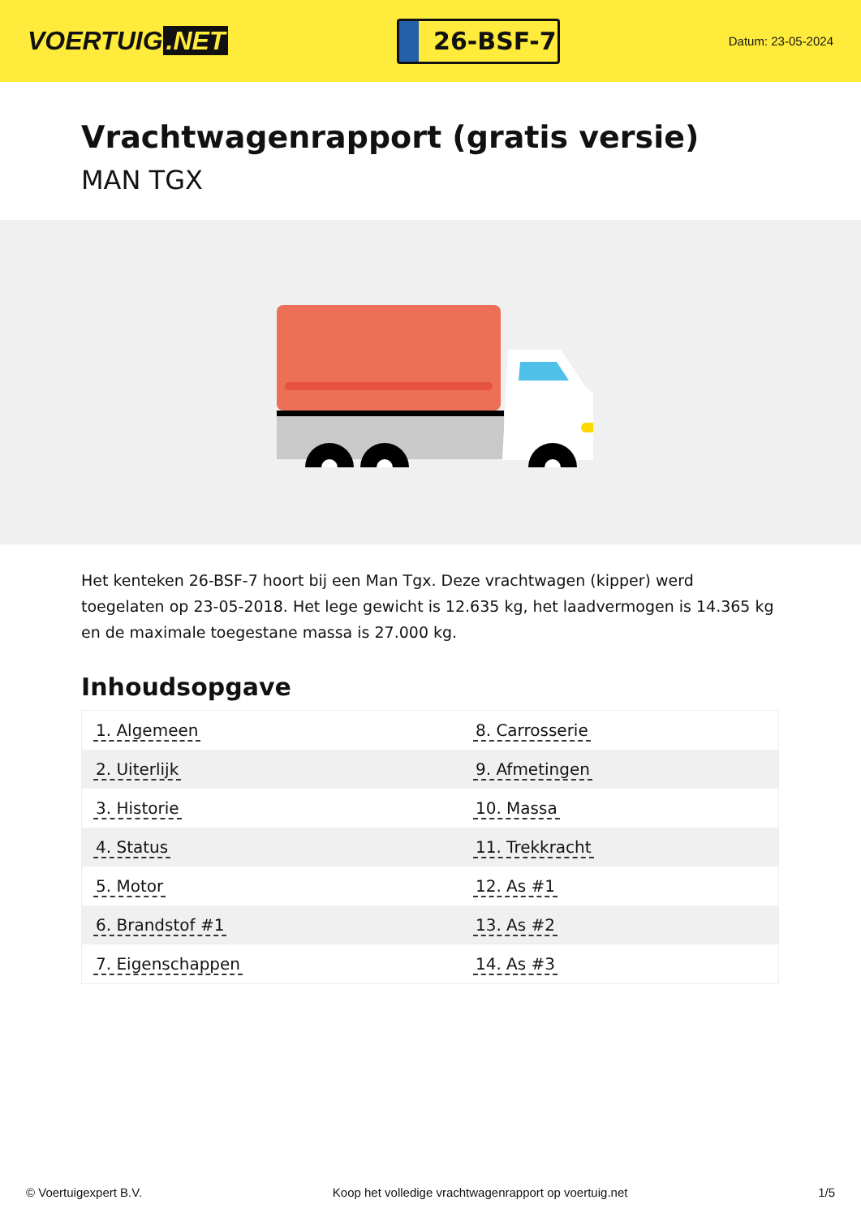VOERTUIG.NET
26-BSF-7
Datum: 23-05-2024
Vrachtwagenrapport (gratis versie)
MAN TGX
Het kenteken 26-BSF-7 hoort bij een Man Tgx. Deze vrachtwagen (kipper) werd toegelaten op 23-05-2018. Het lege gewicht is 12.635 kg, het laadvermogen is 14.365 kg en de maximale toegestane massa is 27.000 kg.
Inhoudsopgave
| 1. Algemeen | 8. Carrosserie |
| 2. Uiterlijk | 9. Afmetingen |
| 3. Historie | 10. Massa |
| 4. Status | 11. Trekkracht |
| 5. Motor | 12. As #1 |
| 6. Brandstof #1 | 13. As #2 |
| 7. Eigenschappen | 14. As #3 |
© Voertuigexpert B.V. Koop het volledige vrachtwagenrapport op voertuig.net 1/5